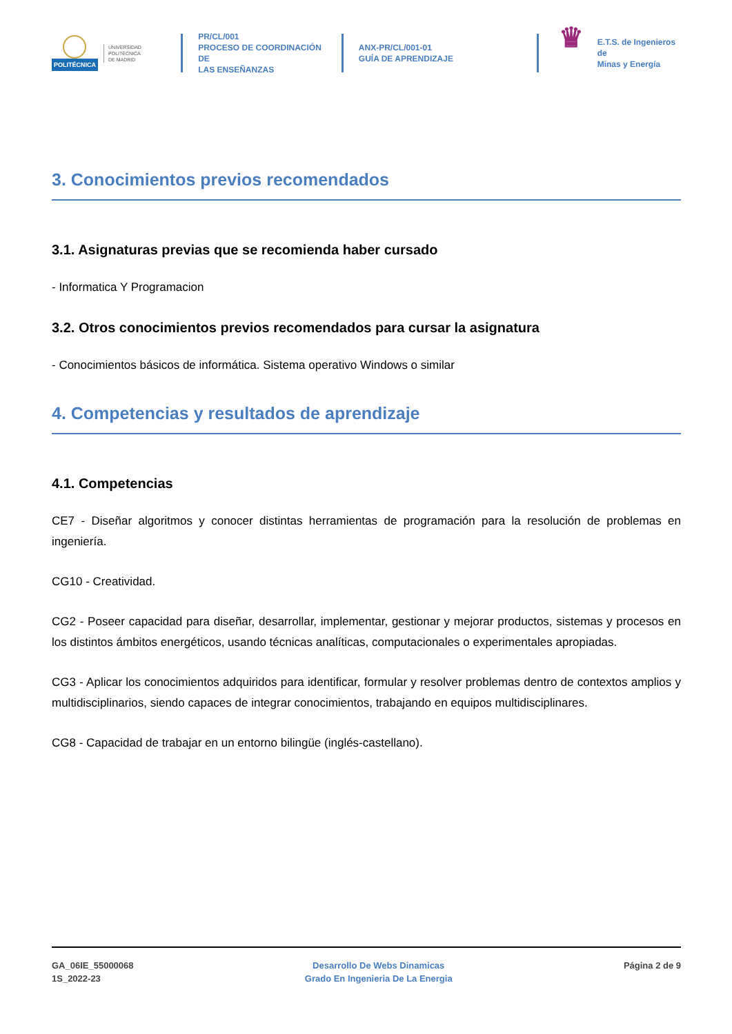POLITÉCNICA
UNIVERSIDAD
POLITÉCNICA
DE MADRID
PR/CL/001
PROCESO DE COORDINACIÓN DE
LAS ENSEÑANZAS
ANX-PR/CL/001-01
GUÍA DE APRENDIZAJE
♛
E.T.S. de Ingenieros de
Minas y Energía
3. Conocimientos previos recomendados
3.1. Asignaturas previas que se recomienda haber cursado
- Informatica Y Programacion
3.2. Otros conocimientos previos recomendados para cursar la asignatura
- Conocimientos básicos de informática. Sistema operativo Windows o similar
4. Competencias y resultados de aprendizaje
4.1. Competencias
CE7 - Diseñar algoritmos y conocer distintas herramientas de programación para la resolución de problemas en ingeniería.
CG10 - Creatividad.
CG2 - Poseer capacidad para diseñar, desarrollar, implementar, gestionar y mejorar productos, sistemas y procesos en los distintos ámbitos energéticos, usando técnicas analíticas, computacionales o experimentales apropiadas.
CG3 - Aplicar los conocimientos adquiridos para identificar, formular y resolver problemas dentro de contextos amplios y multidisciplinarios, siendo capaces de integrar conocimientos, trabajando en equipos multidisciplinares.
CG8 - Capacidad de trabajar en un entorno bilingüe (inglés-castellano).
GA_06IE_55000068
1S_2022-23
Desarrollo De Webs Dinamicas
Grado En Ingenieria De La Energia
Página 2 de 9